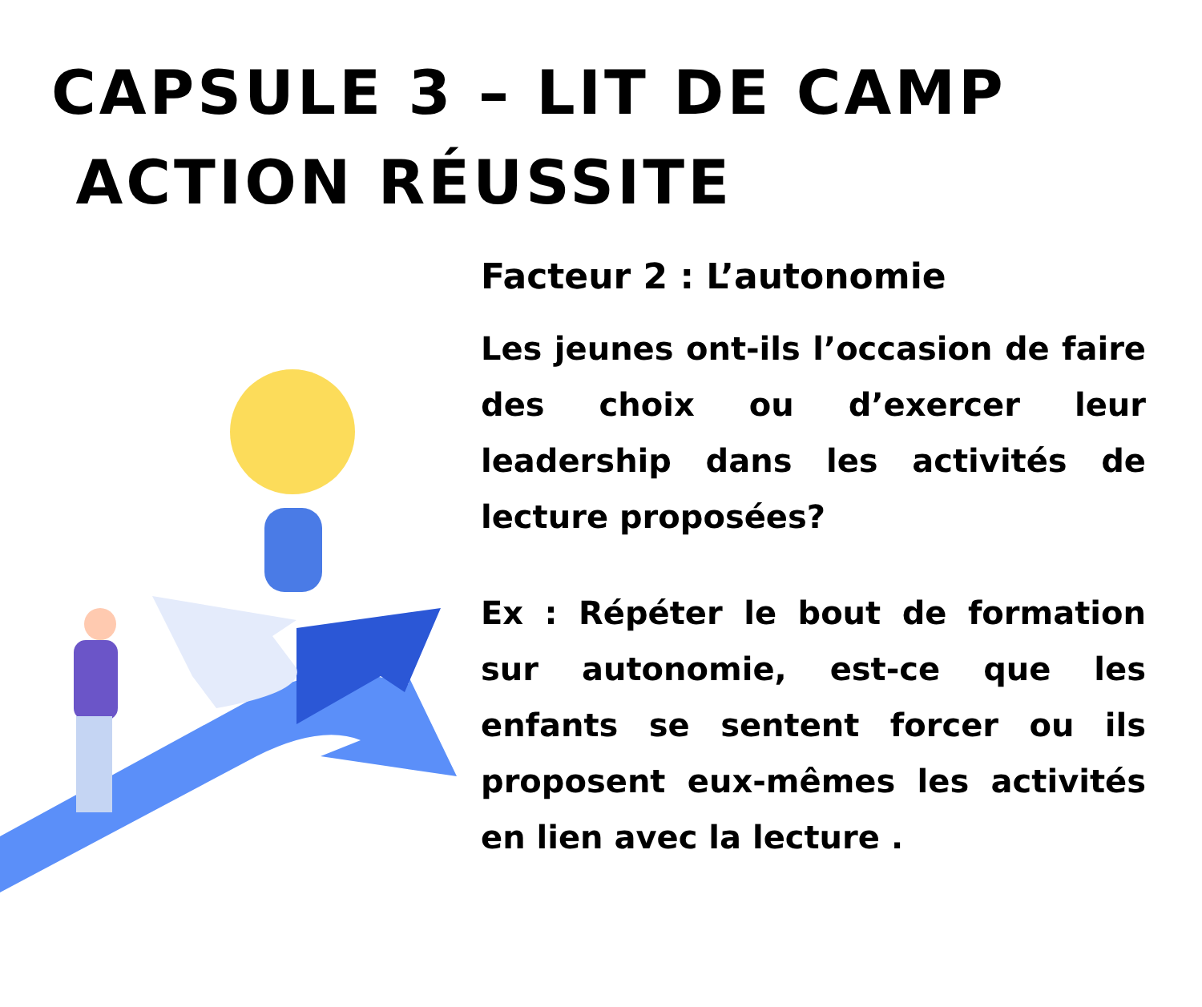CAPSULE 3 – LIT DE CAMP
ACTION RÉUSSITE
Facteur 2 : L’autonomie
Les jeunes ont-ils l’occasion de faire des choix ou d’exercer leur leadership dans les activités de lecture proposées?
Ex : Répéter le bout de formation sur autonomie, est-ce que les enfants se sentent forcer ou ils proposent eux-mêmes les activités en lien avec la lecture .